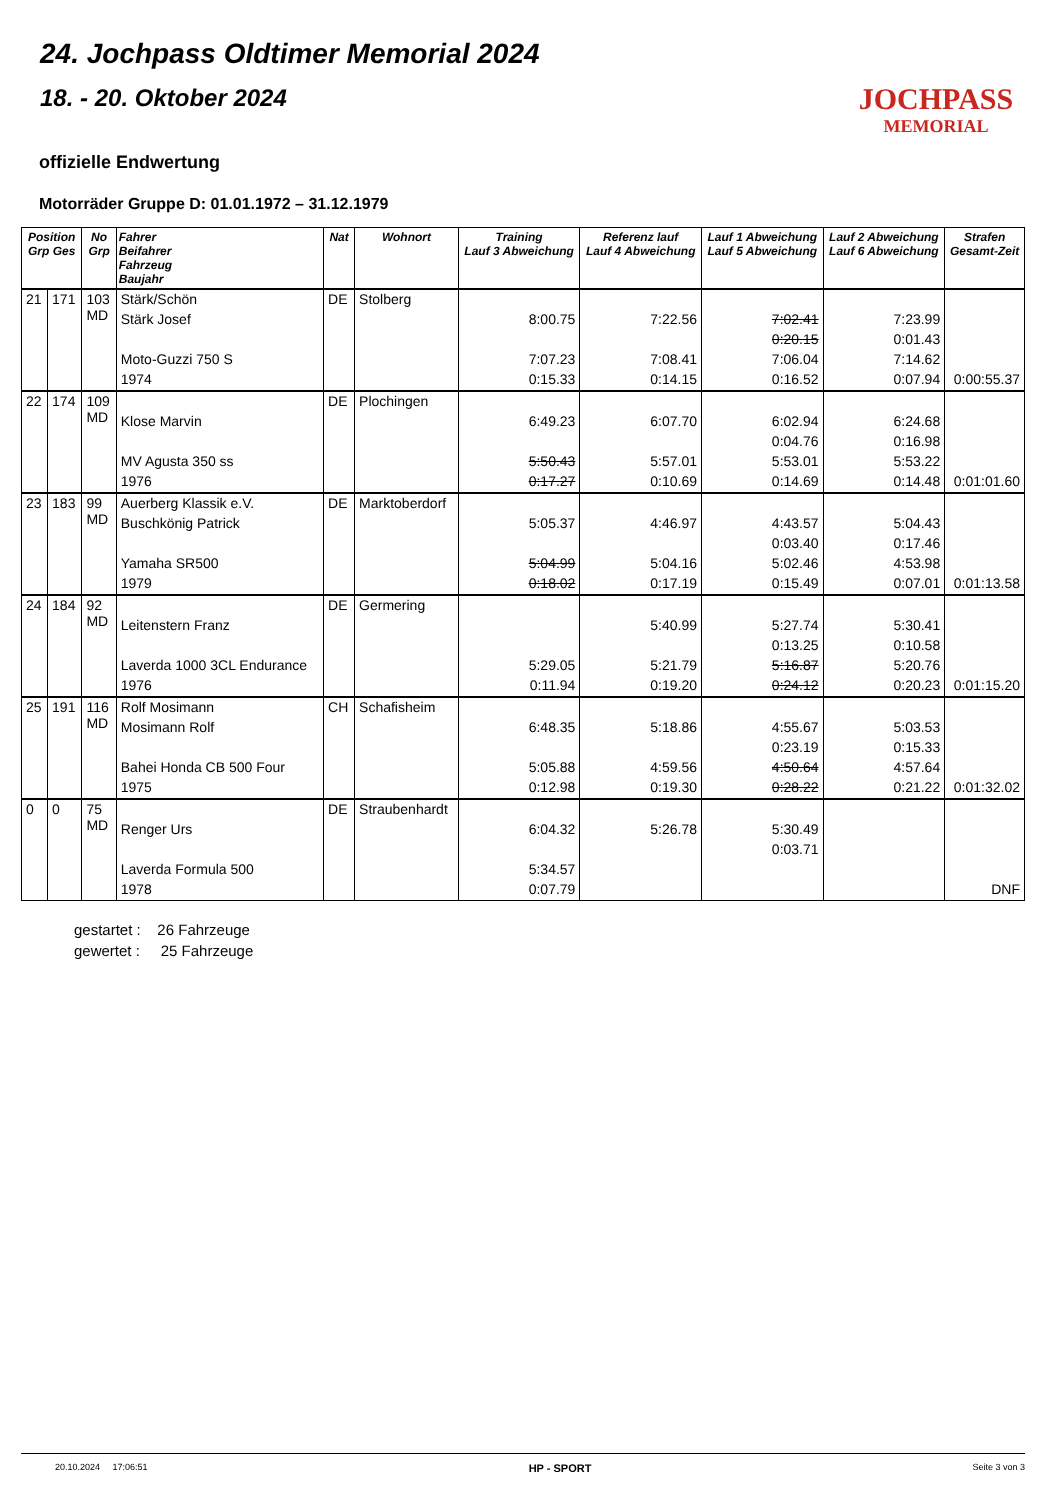24. Jochpass Oldtimer Memorial 2024
JOCHPASS
MEMORIAL
18. - 20. Oktober 2024
offizielle Endwertung
Motorräder Gruppe D: 01.01.1972 – 31.12.1979
| Position Grp Ges | | No Grp | Fahrer Beifahrer Fahrzeug Baujahr | Nat | Wohnort | Training Lauf 3 Abweichung | Referenz lauf Lauf 4 Abweichung | Lauf 1 Abweichung Lauf 5 Abweichung | Lauf 2 Abweichung Lauf 6 Abweichung | Strafen Gesamt-Zeit |
| --- | --- | --- | --- | --- | --- | --- | --- | --- | --- | --- |
| 21 | 171 | 103 MD | Stärk/Schön | DE | Stolberg | | | | | |
| | | | Stärk Josef | | | 8:00.75 | 7:22.56 | 7:02.41 | 7:23.99 | |
| | | | | | | | | 0:20.15 | 0:01.43 | |
| | | | Moto-Guzzi 750 S | | | 7:07.23 | 7:08.41 | 7:06.04 | 7:14.62 | |
| | | | 1974 | | | 0:15.33 | 0:14.15 | 0:16.52 | 0:07.94 | 0:00:55.37 |
| 22 | 174 | 109 MD | | DE | Plochingen | | | | | |
| | | | Klose Marvin | | | 6:49.23 | 6:07.70 | 6:02.94 | 6:24.68 | |
| | | | | | | | | 0:04.76 | 0:16.98 | |
| | | | MV Agusta 350 ss | | | 5:50.43 | 5:57.01 | 5:53.01 | 5:53.22 | |
| | | | 1976 | | | 0:17.27 | 0:10.69 | 0:14.69 | 0:14.48 | 0:01:01.60 |
| 23 | 183 | 99 MD | Auerberg Klassik e.V. | DE | Marktoberdorf | | | | | |
| | | | Buschkönig Patrick | | | 5:05.37 | 4:46.97 | 4:43.57 | 5:04.43 | |
| | | | | | | | | 0:03.40 | 0:17.46 | |
| | | | Yamaha SR500 | | | 5:04.99 | 5:04.16 | 5:02.46 | 4:53.98 | |
| | | | 1979 | | | 0:18.02 | 0:17.19 | 0:15.49 | 0:07.01 | 0:01:13.58 |
| 24 | 184 | 92 MD | | DE | Germering | | | | | |
| | | | Leitenstern Franz | | | | 5:40.99 | 5:27.74 | 5:30.41 | |
| | | | | | | | | 0:13.25 | 0:10.58 | |
| | | | Laverda 1000 3CL Endurance | | | 5:29.05 | 5:21.79 | 5:16.87 | 5:20.76 | |
| | | | 1976 | | | 0:11.94 | 0:19.20 | 0:24.12 | 0:20.23 | 0:01:15.20 |
| 25 | 191 | 116 MD | Rolf Mosimann | CH | Schafisheim | | | | | |
| | | | Mosimann Rolf | | | 6:48.35 | 5:18.86 | 4:55.67 | 5:03.53 | |
| | | | | | | | | 0:23.19 | 0:15.33 | |
| | | | Bahei Honda CB 500 Four | | | 5:05.88 | 4:59.56 | 4:50.64 | 4:57.64 | |
| | | | 1975 | | | 0:12.98 | 0:19.30 | 0:28.22 | 0:21.22 | 0:01:32.02 |
| 0 | 0 | 75 MD | | DE | Straubenhardt | | | | | |
| | | | Renger Urs | | | 6:04.32 | 5:26.78 | 5:30.49 | | |
| | | | | | | | | 0:03.71 | | |
| | | | Laverda Formula 500 | | | 5:34.57 | | | | |
| | | | 1978 | | | 0:07.79 | | | | DNF |
gestartet : 26 Fahrzeuge
gewertet : 25 Fahrzeuge
20.10.2024 17:06:51 HP - SPORT Seite 3 von 3